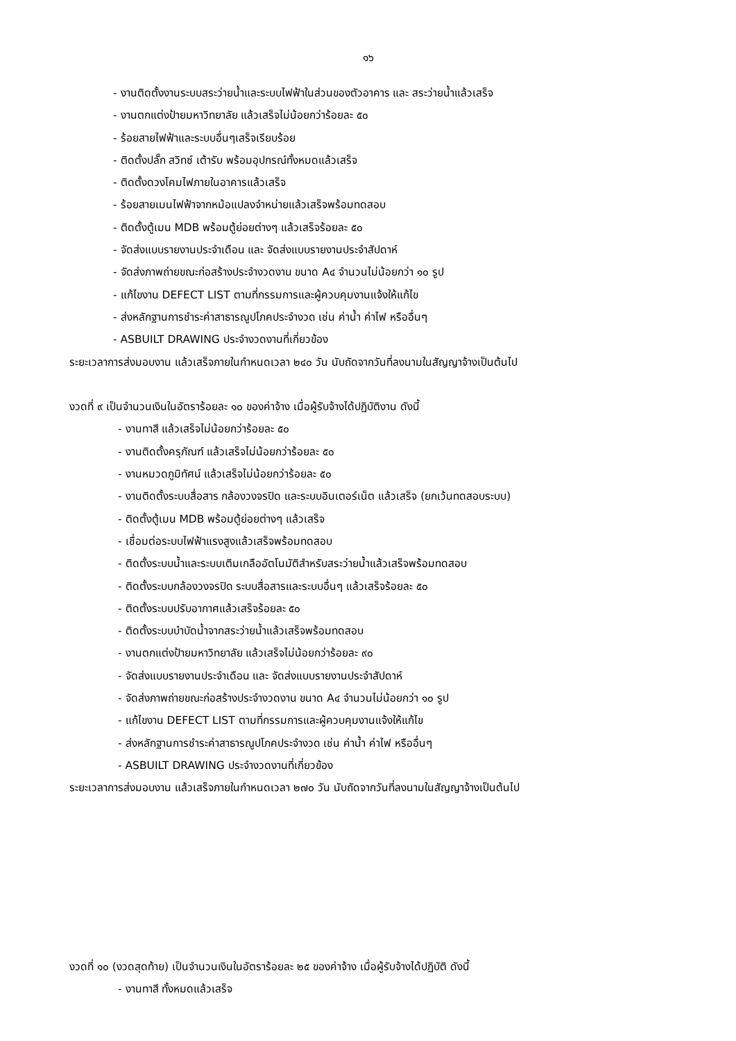๑๖
- งานติดตั้งงานระบบสระว่ายน้ำและระบบไฟฟ้าในส่วนของตัวอาคาร และ สระว่ายน้ำแล้วเสร็จ
- งานตกแต่งป้ายมหาวิทยาลัย แล้วเสร็จไม่น้อยกว่าร้อยละ ๕๐
- ร้อยสายไฟฟ้าและระบบอื่นๆเสร็จเรียบร้อย
- ติดตั้งปลั๊ก สวิทซ์ เต้ารับ พร้อมอุปกรณ์ทั้งหมดแล้วเสร็จ
- ติดตั้งดวงโคมไฟภายในอาคารแล้วเสร็จ
- ร้อยสายเมนไฟฟ้าจากหม้อแปลงจำหน่ายแล้วเสร็จพร้อมทดสอบ
- ติดตั้งตู้เมน MDB พร้อมตู้ย่อยต่างๆ แล้วเสร็จร้อยละ ๕๐
- จัดส่งแบบรายงานประจำเดือน และ จัดส่งแบบรายงานประจำสัปดาห์
- จัดส่งภาพถ่ายขณะก่อสร้างประจำงวดงาน ขนาด A๔ จำนวนไม่น้อยกว่า ๑๐ รูป
- แก้ไขงาน DEFECT LIST ตามที่กรรมการและผู้ควบคุมงานแจ้งให้แก้ไข
- ส่งหลักฐานการชำระค่าสาธารณูปโภคประจำงวด เช่น ค่าน้ำ ค่าไฟ หรืออื่นๆ
- ASBUILT DRAWING ประจำงวดงานที่เกี่ยวข้อง
ระยะเวลาการส่งมอบงาน แล้วเสร็จภายในกำหนดเวลา ๒๔๐ วัน นับถัดจากวันที่ลงนามในสัญญาจ้างเป็นต้นไป
งวดที่ ๙ เป็นจำนวนเงินในอัตราร้อยละ ๑๐ ของค่าจ้าง เมื่อผู้รับจ้างได้ปฏิบัติงาน ดังนี้
- งานทาสี แล้วเสร็จไม่น้อยกว่าร้อยละ ๕๐
- งานติดตั้งครุภัณฑ์ แล้วเสร็จไม่น้อยกว่าร้อยละ ๕๐
- งานหมวดภูมิทัศน์ แล้วเสร็จไม่น้อยกว่าร้อยละ ๕๐
- งานติดตั้งระบบสื่อสาร กล้องวงจรปิด และระบบอินเตอร์เน็ต แล้วเสร็จ (ยกเว้นทดสอบระบบ)
- ติดตั้งตู้เมน MDB พร้อมตู้ย่อยต่างๆ แล้วเสร็จ
- เชื่อมต่อระบบไฟฟ้าแรงสูงแล้วเสร็จพร้อมทดสอบ
- ติดตั้งระบบน้ำและระบบเติมเกลืออัตโนมัติสำหรับสระว่ายน้ำแล้วเสร็จพร้อมทดสอบ
- ติดตั้งระบบกล้องวงจรปิด ระบบสื่อสารและระบบอื่นๆ แล้วเสร็จร้อยละ ๕๐
- ติดตั้งระบบปรับอากาศแล้วเสร็จร้อยละ ๕๐
- ติดตั้งระบบบำบัดน้ำจากสระว่ายน้ำแล้วเสร็จพร้อมทดสอบ
- งานตกแต่งป้ายมหาวิทยาลัย แล้วเสร็จไม่น้อยกว่าร้อยละ ๙๐
- จัดส่งแบบรายงานประจำเดือน และ จัดส่งแบบรายงานประจำสัปดาห์
- จัดส่งภาพถ่ายขณะก่อสร้างประจำงวดงาน ขนาด A๔ จำนวนไม่น้อยกว่า ๑๐ รูป
- แก้ไขงาน DEFECT LIST ตามที่กรรมการและผู้ควบคุมงานแจ้งให้แก้ไข
- ส่งหลักฐานการชำระค่าสาธารณูปโภคประจำงวด เช่น ค่าน้ำ ค่าไฟ หรืออื่นๆ
- ASBUILT DRAWING ประจำงวดงานที่เกี่ยวข้อง
ระยะเวลาการส่งมอบงาน แล้วเสร็จภายในกำหนดเวลา ๒๗๐ วัน นับถัดจากวันที่ลงนามในสัญญาจ้างเป็นต้นไป
งวดที่ ๑๐ (งวดสุดท้าย) เป็นจำนวนเงินในอัตราร้อยละ ๒๕ ของค่าจ้าง เมื่อผู้รับจ้างได้ปฏิบัติ ดังนี้
- งานทาสี ทั้งหมดแล้วเสร็จ